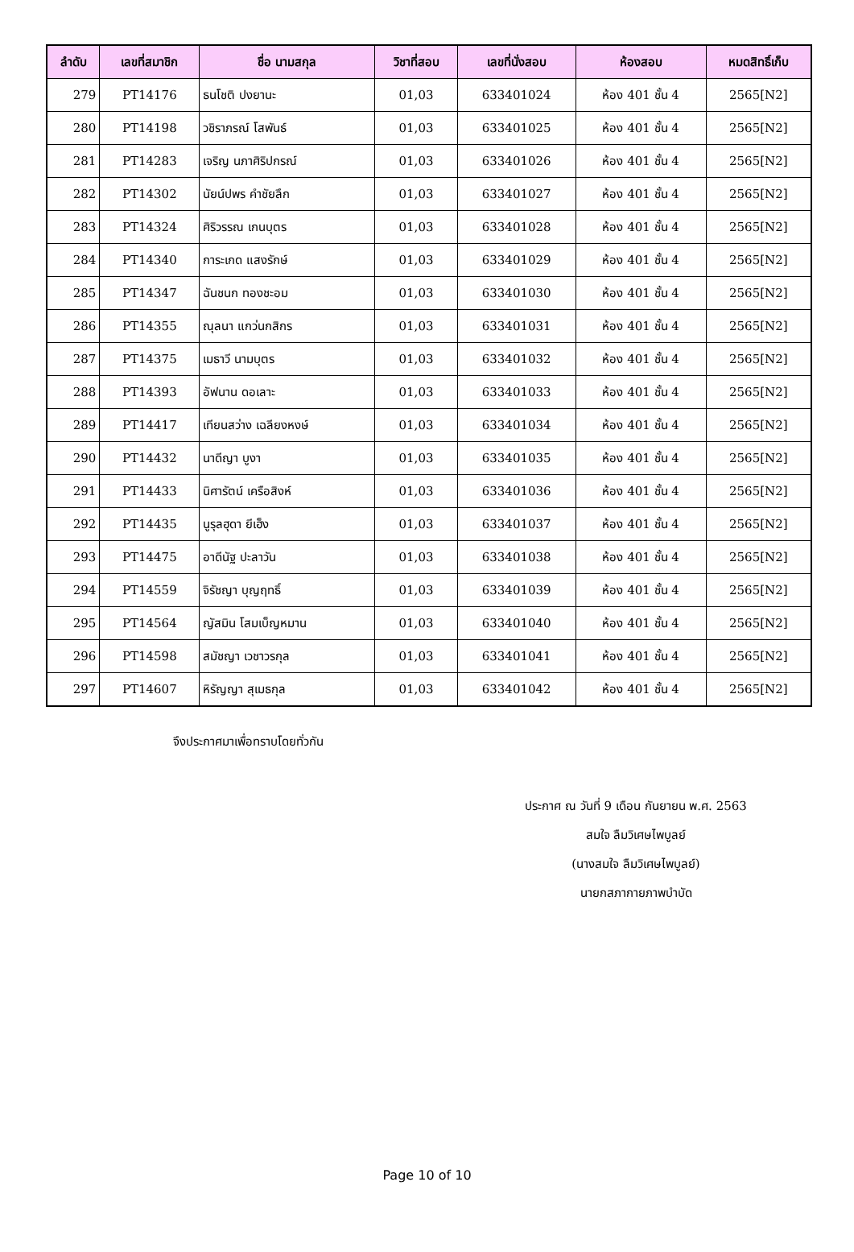| ลำดับ | เลขที่สมาชิก | ชื่อ นามสกุล | วิชาที่สอบ | เลขที่นั่งสอบ | ห้องสอบ | หมดสิทธิ์เก็บ |
| --- | --- | --- | --- | --- | --- | --- |
| 279 | PT14176 | ธนโชติ ปงยานะ | 01,03 | 633401024 | ห้อง 401 ชั้น 4 | 2565[N2] |
| 280 | PT14198 | วชิราภรณ์ โสพันธ์ | 01,03 | 633401025 | ห้อง 401 ชั้น 4 | 2565[N2] |
| 281 | PT14283 | เจริญ นภาศิริปกรณ์ | 01,03 | 633401026 | ห้อง 401 ชั้น 4 | 2565[N2] |
| 282 | PT14302 | นัยน์ปพร คำชัยลึก | 01,03 | 633401027 | ห้อง 401 ชั้น 4 | 2565[N2] |
| 283 | PT14324 | ศิริวรรณ เกนบุตร | 01,03 | 633401028 | ห้อง 401 ชั้น 4 | 2565[N2] |
| 284 | PT14340 | การะเกด แสงรักษ์ | 01,03 | 633401029 | ห้อง 401 ชั้น 4 | 2565[N2] |
| 285 | PT14347 | ฉันชนก ทองชะอม | 01,03 | 633401030 | ห้อง 401 ชั้น 4 | 2565[N2] |
| 286 | PT14355 | ณุลนา แกว่นกสิกร | 01,03 | 633401031 | ห้อง 401 ชั้น 4 | 2565[N2] |
| 287 | PT14375 | เมธาวี นามบุตร | 01,03 | 633401032 | ห้อง 401 ชั้น 4 | 2565[N2] |
| 288 | PT14393 | อัฟนาน ดอเลาะ | 01,03 | 633401033 | ห้อง 401 ชั้น 4 | 2565[N2] |
| 289 | PT14417 | เทียนสว่าง เฉลียงหงษ์ | 01,03 | 633401034 | ห้อง 401 ชั้น 4 | 2565[N2] |
| 290 | PT14432 | นาดีญา บูงา | 01,03 | 633401035 | ห้อง 401 ชั้น 4 | 2565[N2] |
| 291 | PT14433 | นิศารัตน์ เครือสิงห์ | 01,03 | 633401036 | ห้อง 401 ชั้น 4 | 2565[N2] |
| 292 | PT14435 | นูรุลฮุดา ยีเฮ็ง | 01,03 | 633401037 | ห้อง 401 ชั้น 4 | 2565[N2] |
| 293 | PT14475 | อาดีนัฐ ปะลาวัน | 01,03 | 633401038 | ห้อง 401 ชั้น 4 | 2565[N2] |
| 294 | PT14559 | จิรัชญา บุญฤทธิ์ | 01,03 | 633401039 | ห้อง 401 ชั้น 4 | 2565[N2] |
| 295 | PT14564 | ญัสมิน โสมเบ็ญหมาน | 01,03 | 633401040 | ห้อง 401 ชั้น 4 | 2565[N2] |
| 296 | PT14598 | สมัชญา เวชาวรกุล | 01,03 | 633401041 | ห้อง 401 ชั้น 4 | 2565[N2] |
| 297 | PT14607 | หิรัญญา สุเมธกุล | 01,03 | 633401042 | ห้อง 401 ชั้น 4 | 2565[N2] |
จึงประกาศมาเพื่อทราบโดยทั่วกัน
ประกาศ ณ วันที่ 9 เดือน กันยายน พ.ศ. 2563
สมใจ ลืมวิเศษไพบูลย์
(นางสมใจ ลืมวิเศษไพบูลย์)
นายกสภากายภาพบำบัด
Page 10 of 10